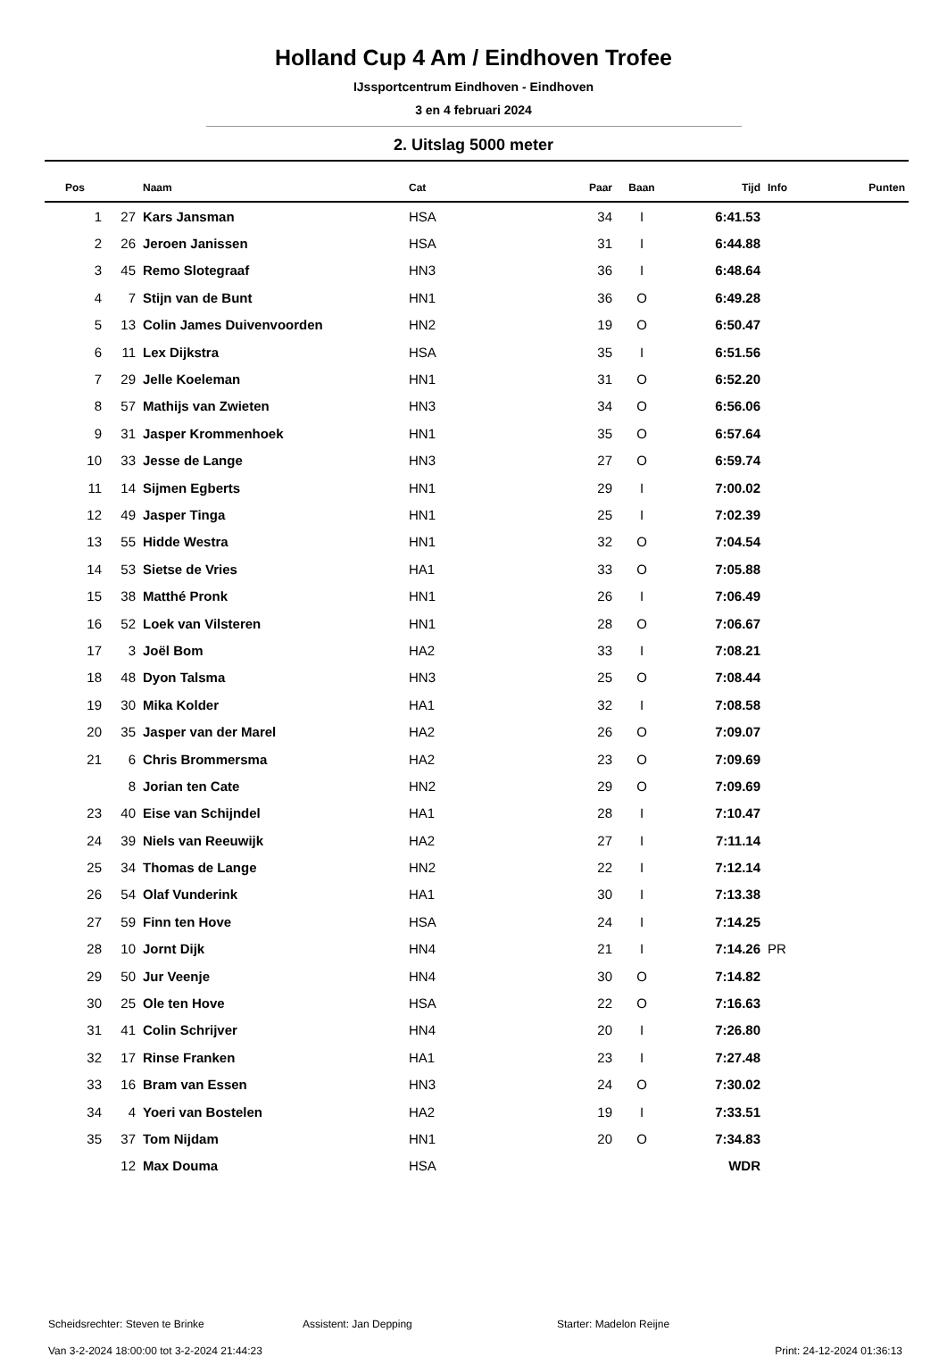Holland Cup 4 Am / Eindhoven Trofee
IJssportcentrum Eindhoven - Eindhoven
3 en 4 februari 2024
2. Uitslag 5000 meter
| Pos | | Naam | Cat | Paar | Baan | Tijd | Info | Punten |
| --- | --- | --- | --- | --- | --- | --- | --- | --- |
| 1 | 27 | Kars Jansman | HSA | 34 | I | 6:41.53 | | |
| 2 | 26 | Jeroen Janissen | HSA | 31 | I | 6:44.88 | | |
| 3 | 45 | Remo Slotegraaf | HN3 | 36 | I | 6:48.64 | | |
| 4 | 7 | Stijn van de Bunt | HN1 | 36 | O | 6:49.28 | | |
| 5 | 13 | Colin James Duivenvoorden | HN2 | 19 | O | 6:50.47 | | |
| 6 | 11 | Lex Dijkstra | HSA | 35 | I | 6:51.56 | | |
| 7 | 29 | Jelle Koeleman | HN1 | 31 | O | 6:52.20 | | |
| 8 | 57 | Mathijs van Zwieten | HN3 | 34 | O | 6:56.06 | | |
| 9 | 31 | Jasper Krommenhoek | HN1 | 35 | O | 6:57.64 | | |
| 10 | 33 | Jesse de Lange | HN3 | 27 | O | 6:59.74 | | |
| 11 | 14 | Sijmen Egberts | HN1 | 29 | I | 7:00.02 | | |
| 12 | 49 | Jasper Tinga | HN1 | 25 | I | 7:02.39 | | |
| 13 | 55 | Hidde Westra | HN1 | 32 | O | 7:04.54 | | |
| 14 | 53 | Sietse de Vries | HA1 | 33 | O | 7:05.88 | | |
| 15 | 38 | Matthé Pronk | HN1 | 26 | I | 7:06.49 | | |
| 16 | 52 | Loek van Vilsteren | HN1 | 28 | O | 7:06.67 | | |
| 17 | 3 | Joël Bom | HA2 | 33 | I | 7:08.21 | | |
| 18 | 48 | Dyon Talsma | HN3 | 25 | O | 7:08.44 | | |
| 19 | 30 | Mika Kolder | HA1 | 32 | I | 7:08.58 | | |
| 20 | 35 | Jasper van der Marel | HA2 | 26 | O | 7:09.07 | | |
| 21 | 6 | Chris Brommersma | HA2 | 23 | O | 7:09.69 | | |
| | 8 | Jorian ten Cate | HN2 | 29 | O | 7:09.69 | | |
| 23 | 40 | Eise van Schijndel | HA1 | 28 | I | 7:10.47 | | |
| 24 | 39 | Niels van Reeuwijk | HA2 | 27 | I | 7:11.14 | | |
| 25 | 34 | Thomas de Lange | HN2 | 22 | I | 7:12.14 | | |
| 26 | 54 | Olaf Vunderink | HA1 | 30 | I | 7:13.38 | | |
| 27 | 59 | Finn ten Hove | HSA | 24 | I | 7:14.25 | | |
| 28 | 10 | Jornt Dijk | HN4 | 21 | I | 7:14.26 | PR | |
| 29 | 50 | Jur Veenje | HN4 | 30 | O | 7:14.82 | | |
| 30 | 25 | Ole ten Hove | HSA | 22 | O | 7:16.63 | | |
| 31 | 41 | Colin Schrijver | HN4 | 20 | I | 7:26.80 | | |
| 32 | 17 | Rinse Franken | HA1 | 23 | I | 7:27.48 | | |
| 33 | 16 | Bram van Essen | HN3 | 24 | O | 7:30.02 | | |
| 34 | 4 | Yoeri van Bostelen | HA2 | 19 | I | 7:33.51 | | |
| 35 | 37 | Tom Nijdam | HN1 | 20 | O | 7:34.83 | | |
| | 12 | Max Douma | HSA | | | WDR | | |
Scheidsrechter: Steven te Brinke Assistent: Jan Depping Starter: Madelon Reijne
Van 3-2-2024 18:00:00 tot 3-2-2024 21:44:23 Print: 24-12-2024 01:36:13